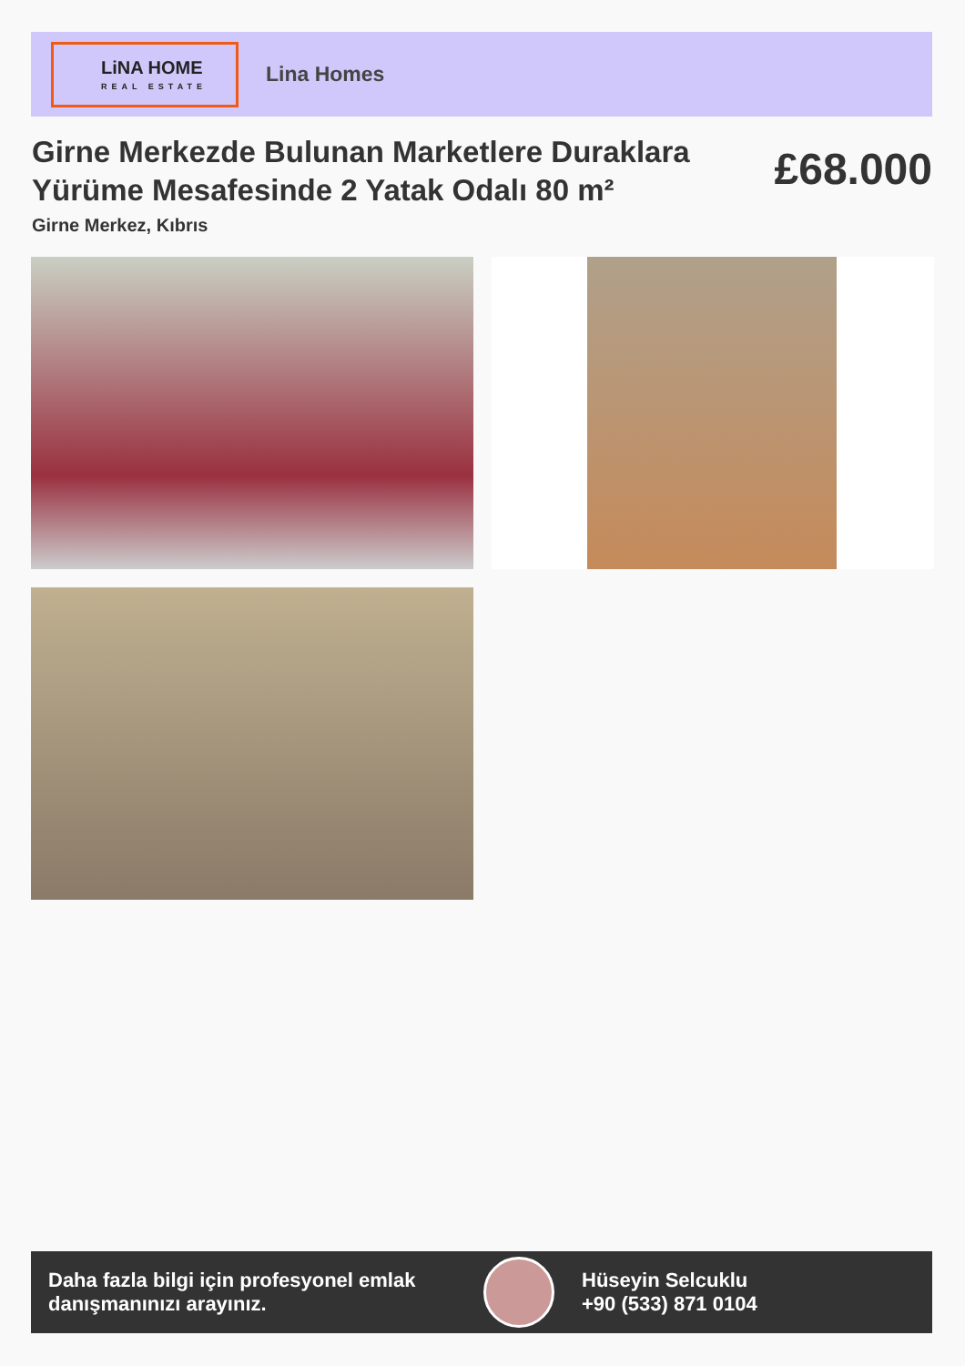LiNA HOME
REAL ESTATE
Lina Homes
Girne Merkezde Bulunan Marketlere Duraklara Yürüme Mesafesinde 2 Yatak Odalı 80 m²
£68.000
Girne Merkez, Kıbrıs
Daha fazla bilgi için profesyonel emlak danışmanınızı arayınız.
Hüseyin Selcuklu
+90 (533) 871 0104